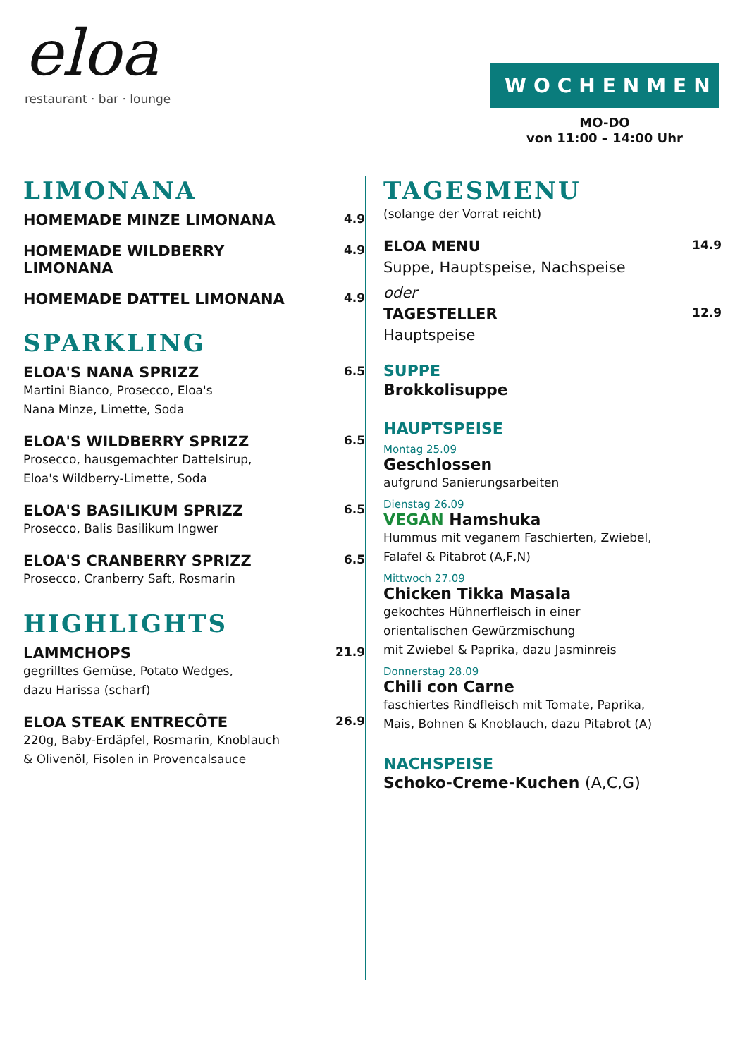eloa
restaurant · bar · lounge
WOCHENMENU
MO-DO
von 11:00 – 14:00 Uhr
LIMONANA
HOMEMADE MINZE LIMONANA
4.9
HOMEMADE WILDBERRY
LIMONANA
4.9
HOMEMADE DATTEL LIMONANA
4.9
SPARKLING
ELOA'S NANA SPRIZZ
Martini Bianco, Prosecco, Eloa's
Nana Minze, Limette, Soda
6.5
ELOA'S WILDBERRY SPRIZZ
Prosecco, hausgemachter Dattelsirup,
Eloa's Wildberry-Limette, Soda
6.5
ELOA'S BASILIKUM SPRIZZ
Prosecco, Balis Basilikum Ingwer
6.5
ELOA'S CRANBERRY SPRIZZ
Prosecco, Cranberry Saft, Rosmarin
6.5
HIGHLIGHTS
LAMMCHOPS
gegrilltes Gemüse, Potato Wedges,
dazu Harissa (scharf)
21.9
ELOA STEAK ENTRECÔTE
220g, Baby-Erdäpfel, Rosmarin, Knoblauch
& Olivenöl, Fisolen in Provencalsauce
26.9
TAGESMENU
(solange der Vorrat reicht)
ELOA MENU
Suppe, Hauptspeise, Nachspeise
oder
14.9
TAGESTELLER
Hauptspeise
12.9
SUPPE
Brokkolisuppe
HAUPTSPEISE
Montag 25.09
Geschlossen
aufgrund Sanierungsarbeiten
Dienstag 26.09
VEGAN Hamshuka
Hummus mit veganem Faschierten, Zwiebel,
Falafel & Pitabrot (A,F,N)
Mittwoch 27.09
Chicken Tikka Masala
gekochtes Hühnerfleisch in einer
orientalischen Gewürzmischung
mit Zwiebel & Paprika, dazu Jasminreis
Donnerstag 28.09
Chili con Carne
faschiertes Rindfleisch mit Tomate, Paprika,
Mais, Bohnen & Knoblauch, dazu Pitabrot (A)
NACHSPEISE
Schoko-Creme-Kuchen (A,C,G)